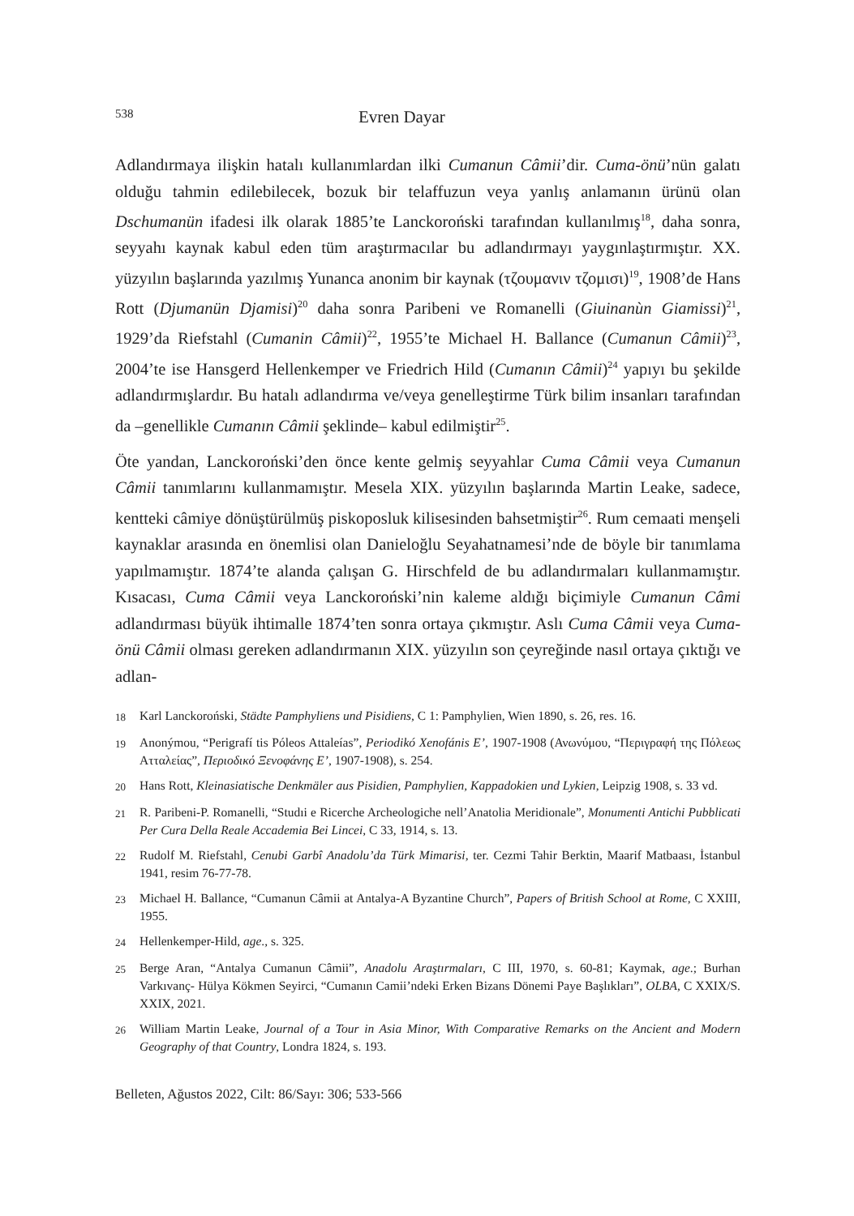538 Evren Dayar
Adlandırmaya ilişkin hatalı kullanımlardan ilki Cumanun Câmii’dir. Cuma-önü’nün galatı olduğu tahmin edilebilecek, bozuk bir telaffuzun veya yanlış anlamanın ürünü olan Dschumanün ifadesi ilk olarak 1885’te Lanckoroński tarafından kullanılmış<sup>18</sup>, daha sonra, seyyahı kaynak kabul eden tüm araştırmacılar bu adlandırmayı yaygınlaştırmıştır. XX. yüzyılın başlarında yazılmış Yunanca anonim bir kaynak (τζουμανιν τζομισι)<sup>19</sup>, 1908’de Hans Rott (Djumanün Djamisi)<sup>20</sup> daha sonra Paribeni ve Romanelli (Giuinanùn Giamissi)<sup>21</sup>, 1929’da Riefstahl (Cumanin Câmii)<sup>22</sup>, 1955’te Michael H. Ballance (Cumanun Câmii)<sup>23</sup>, 2004’te ise Hansgerd Hellenkemper ve Friedrich Hild (Cumanın Câmii)<sup>24</sup> yapıyı bu şekilde adlandırmışlardır. Bu hatalı adlandırma ve/veya genelleştirme Türk bilim insanları tarafından da –genellikle Cumanın Câmii şeklinde– kabul edilmiştir<sup>25</sup>.
Öte yandan, Lanckoroński’den önce kente gelmiş seyyahlar Cuma Câmii veya Cumanun Câmii tanımlarını kullanmamıştır. Mesela XIX. yüzyılın başlarında Martin Leake, sadece, kentteki câmiye dönüştürülmüş piskoposluk kilisesinden bahsetmiştir<sup>26</sup>. Rum cemaati menşeli kaynaklar arasında en önemlisi olan Danieloğlu Seyahatnamesi’nde de böyle bir tanımlama yapılmamıştır. 1874’te alanda çalışan G. Hirschfeld de bu adlandırmaları kullanmamıştır. Kısacası, Cuma Câmii veya Lanckoroński’nin kaleme aldığı biçimiyle Cumanun Câmi adlandırması büyük ihtimalle 1874’ten sonra ortaya çıkmıştır. Aslı Cuma Câmii veya Cuma-önü Câmii olması gereken adlandırmanın XIX. yüzyılın son çeyreğinde nasıl ortaya çıktığı ve adlan-
18 Karl Lanckoroński, Städte Pamphyliens und Pisidiens, C 1: Pamphylien, Wien 1890, s. 26, res. 16.
19 Anonýmou, “Perigrafí tis Póleos Attaleías”, Periodikó Xenofánis E’, 1907-1908 (Ανωνύμου, “Περιγραφή της Πόλεως Ατταλείας”, Περιοδικό Ξενοφάνης E’, 1907-1908), s. 254.
20 Hans Rott, Kleinasiatische Denkmäler aus Pisidien, Pamphylien, Kappadokien und Lykien, Leipzig 1908, s. 33 vd.
21 R. Paribeni-P. Romanelli, “Studıi e Ricerche Archeologiche nell’Anatolia Meridionale”, Monumenti Antichi Pubblicati Per Cura Della Reale Accademia Bei Lincei, C 33, 1914, s. 13.
22 Rudolf M. Riefstahl, Cenubi Garbî Anadolu’da Türk Mimarisi, ter. Cezmi Tahir Berktin, Maarif Matbaası, İstanbul 1941, resim 76-77-78.
23 Michael H. Ballance, “Cumanun Câmii at Antalya-A Byzantine Church”, Papers of British School at Rome, C XXIII, 1955.
24 Hellenkemper-Hild, age., s. 325.
25 Berge Aran, “Antalya Cumanun Câmii”, Anadolu Araştırmaları, C III, 1970, s. 60-81; Kaymak, age.; Burhan Varkıvanç- Hülya Kökmen Seyirci, “Cumanın Camii’ndeki Erken Bizans Dönemi Paye Başlıkları”, OLBA, C XXIX/S. XXIX, 2021.
26 William Martin Leake, Journal of a Tour in Asia Minor, With Comparative Remarks on the Ancient and Modern Geography of that Country, Londra 1824, s. 193.
Belleten, Ağustos 2022, Cilt: 86/Sayı: 306; 533-566